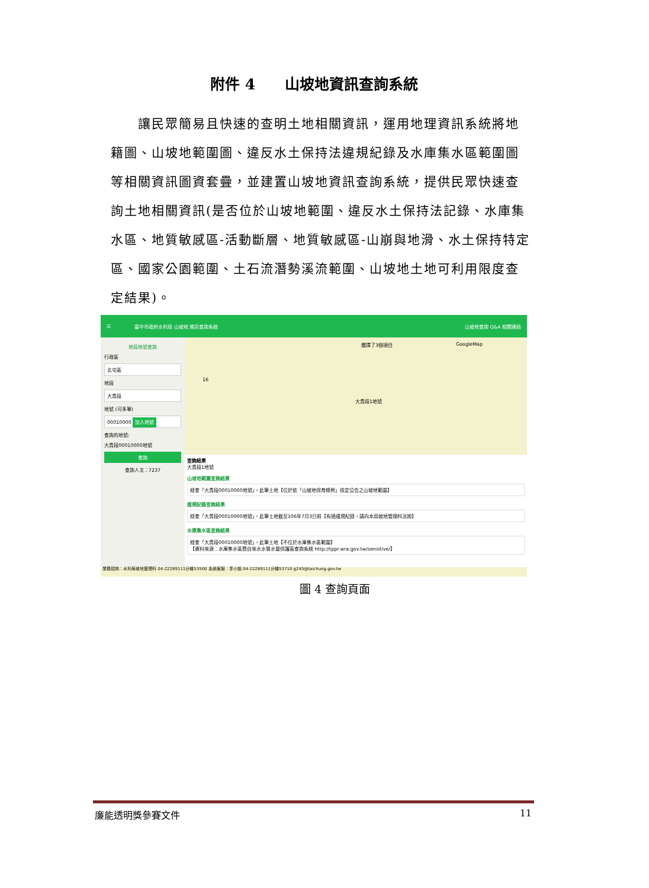附件 4　　山坡地資訊查詢系統
　　讓民眾簡易且快速的查明土地相關資訊，運用地理資訊系統將地籍圖、山坡地範圍圖、違反水土保持法違規紀錄及水庫集水區範圍圖等相關資訊圖資套疊，並建置山坡地資訊查詢系統，提供民眾快速查詢土地相關資訊(是否位於山坡地範圍、違反水土保持法記錄、水庫集水區、地質敏感區-活動斷層、地質敏感區-山崩與地滑、水土保持特定區、國家公園範圍、土石流潛勢溪流範圍、山坡地土地可利用限度查定結果)。
☰ 臺中市政府水利局 山坡地 資訊查詢系統 山坡地查詢 Q&A 相關連結
地段地號查詢
行政區
北屯區
地段
大貴段
地號 (可多筆)
00010000 加入地號
查詢的地號:
大貴段00010000地號
查詢
查詢人次：7237
選擇了3個項目 GoogleMap
16
大貴段1地號
查詢結果
大貴段1地號
山坡地範圍查詢結果
經查「大貴段00010000地號」，此筆土地【位於依「山坡地保育條例」核定公告之山坡地範圍】
違規記錄查詢結果
經查「大貴段00010000地號」，此筆土地截至106年7月3日前【有過違規紀錄，請向本局坡地管理科洽詢】
水庫集水區查詢結果
經查「大貴段00010000地號」，此筆土地【不位於水庫集水區範圍】
【資料來源：水庫集水區暨自來水水質水量保護區查詢系統 http://tppr.wra.gov.tw/sensitive/】
業務諮詢：水利局坡地管理科 04-22289111分機53500 系統客服：李小姐 04-22289111分機53710 g245@taichung.gov.tw
圖 4 查詢頁面
廉能透明獎參賽文件 11